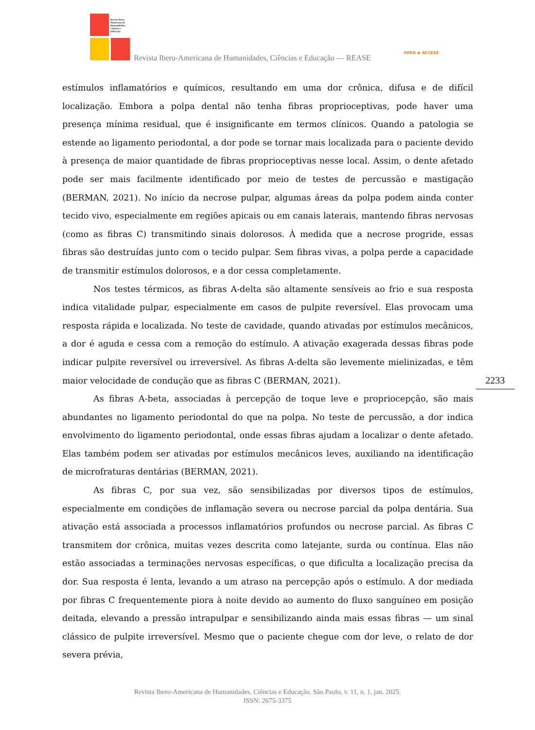Revista Ibero-
Americana de
Humanidades,
Ciências e
Educação
Revista Ibero-Americana de Humanidades, Ciências e Educação — REASE
OPEN ◉ ACCESS
estímulos inflamatórios e químicos, resultando em uma dor crônica, difusa e de difícil localização. Embora a polpa dental não tenha fibras proprioceptivas, pode haver uma presença mínima residual, que é insignificante em termos clínicos. Quando a patologia se estende ao ligamento periodontal, a dor pode se tornar mais localizada para o paciente devido à presença de maior quantidade de fibras proprioceptivas nesse local. Assim, o dente afetado pode ser mais facilmente identificado por meio de testes de percussão e mastigação (BERMAN, 2021). No início da necrose pulpar, algumas áreas da polpa podem ainda conter tecido vivo, especialmente em regiões apicais ou em canais laterais, mantendo fibras nervosas (como as fibras C) transmitindo sinais dolorosos. À medida que a necrose progride, essas fibras são destruídas junto com o tecido pulpar. Sem fibras vivas, a polpa perde a capacidade de transmitir estímulos dolorosos, e a dor cessa completamente.
Nos testes térmicos, as fibras A-delta são altamente sensíveis ao frio e sua resposta indica vitalidade pulpar, especialmente em casos de pulpite reversível. Elas provocam uma resposta rápida e localizada. No teste de cavidade, quando ativadas por estímulos mecânicos, a dor é aguda e cessa com a remoção do estímulo. A ativação exagerada dessas fibras pode indicar pulpite reversível ou irreversível. As fibras A-delta são levemente mielinizadas, e têm maior velocidade de condução que as fibras C (BERMAN, 2021).
As fibras A-beta, associadas à percepção de toque leve e propriocepção, são mais abundantes no ligamento periodontal do que na polpa. No teste de percussão, a dor indica envolvimento do ligamento periodontal, onde essas fibras ajudam a localizar o dente afetado. Elas também podem ser ativadas por estímulos mecânicos leves, auxiliando na identificação de microfraturas dentárias (BERMAN, 2021).
As fibras C, por sua vez, são sensibilizadas por diversos tipos de estímulos, especialmente em condições de inflamação severa ou necrose parcial da polpa dentária. Sua ativação está associada a processos inflamatórios profundos ou necrose parcial. As fibras C transmitem dor crônica, muitas vezes descrita como latejante, surda ou contínua. Elas não estão associadas a terminações nervosas específicas, o que dificulta a localização precisa da dor. Sua resposta é lenta, levando a um atraso na percepção após o estímulo. A dor mediada por fibras C frequentemente piora à noite devido ao aumento do fluxo sanguíneo em posição deitada, elevando a pressão intrapulpar e sensibilizando ainda mais essas fibras — um sinal clássico de pulpite irreversível. Mesmo que o paciente chegue com dor leve, o relato de dor severa prévia,
2233
Revista Ibero-Americana de Humanidades, Ciências e Educação. São Paulo, v. 11, n. 1, jan. 2025.
ISSN: 2675-3375